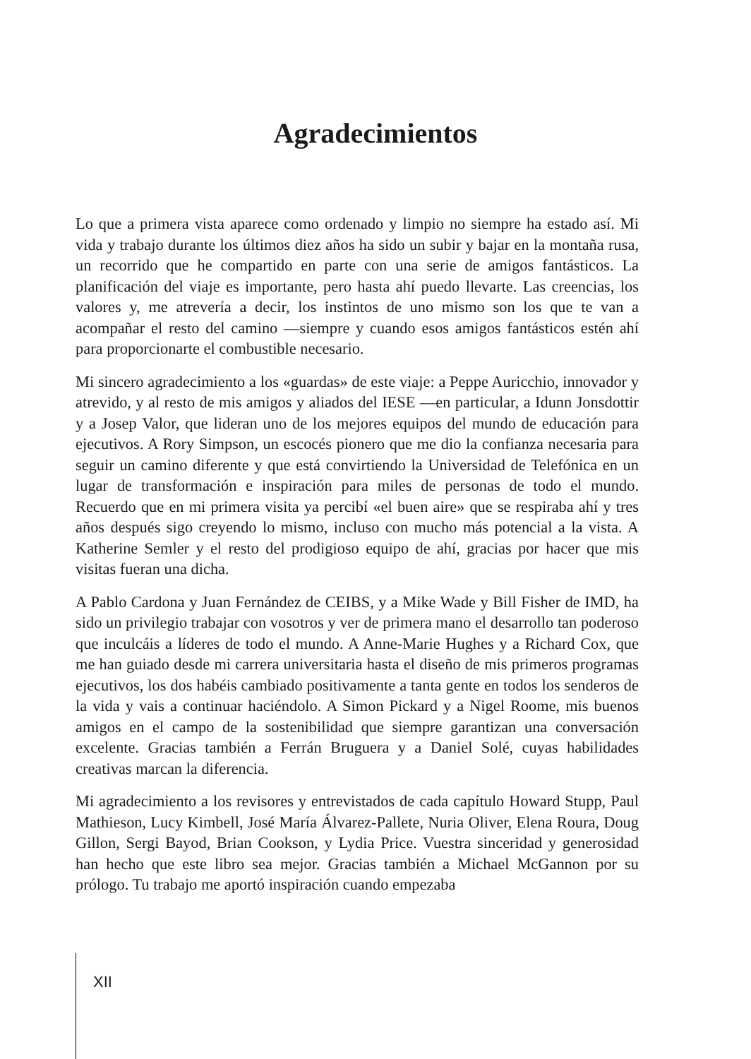Agradecimientos
Lo que a primera vista aparece como ordenado y limpio no siempre ha estado así. Mi vida y trabajo durante los últimos diez años ha sido un subir y bajar en la montaña rusa, un recorrido que he compartido en parte con una serie de amigos fantásticos. La planificación del viaje es importante, pero hasta ahí puedo llevarte. Las creencias, los valores y, me atrevería a decir, los instintos de uno mismo son los que te van a acompañar el resto del camino —siempre y cuando esos amigos fantásticos estén ahí para proporcionarte el combustible necesario.
Mi sincero agradecimiento a los «guardas» de este viaje: a Peppe Auricchio, innovador y atrevido, y al resto de mis amigos y aliados del IESE —en particular, a Idunn Jonsdottir y a Josep Valor, que lideran uno de los mejores equipos del mundo de educación para ejecutivos. A Rory Simpson, un escocés pionero que me dio la confianza necesaria para seguir un camino diferente y que está convirtiendo la Universidad de Telefónica en un lugar de transformación e inspiración para miles de personas de todo el mundo. Recuerdo que en mi primera visita ya percibí «el buen aire» que se respiraba ahí y tres años después sigo creyendo lo mismo, incluso con mucho más potencial a la vista. A Katherine Semler y el resto del prodigioso equipo de ahí, gracias por hacer que mis visitas fueran una dicha.
A Pablo Cardona y Juan Fernández de CEIBS, y a Mike Wade y Bill Fisher de IMD, ha sido un privilegio trabajar con vosotros y ver de primera mano el desarrollo tan poderoso que inculcáis a líderes de todo el mundo. A Anne-Marie Hughes y a Richard Cox, que me han guiado desde mi carrera universitaria hasta el diseño de mis primeros programas ejecutivos, los dos habéis cambiado positivamente a tanta gente en todos los senderos de la vida y vais a continuar haciéndolo. A Simon Pickard y a Nigel Roome, mis buenos amigos en el campo de la sostenibilidad que siempre garantizan una conversación excelente. Gracias también a Ferrán Bruguera y a Daniel Solé, cuyas habilidades creativas marcan la diferencia.
Mi agradecimiento a los revisores y entrevistados de cada capítulo Howard Stupp, Paul Mathieson, Lucy Kimbell, José María Álvarez-Pallete, Nuria Oliver, Elena Roura, Doug Gillon, Sergi Bayod, Brian Cookson, y Lydia Price. Vuestra sinceridad y generosidad han hecho que este libro sea mejor. Gracias también a Michael McGannon por su prólogo. Tu trabajo me aportó inspiración cuando empezaba
XII